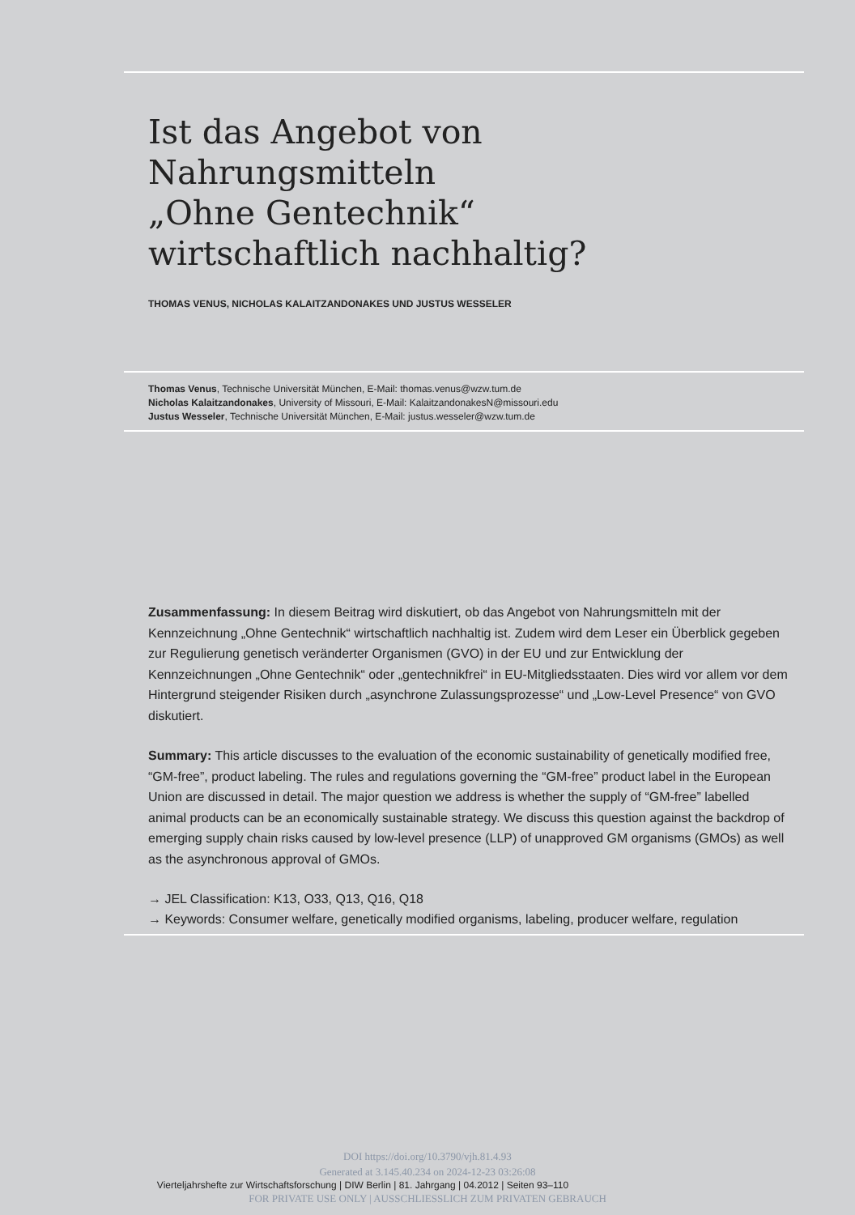Ist das Angebot von
Nahrungsmitteln
„Ohne Gentechnik“
wirtschaftlich nachhaltig?
THOMAS VENUS, NICHOLAS KALAITZANDONAKES UND JUSTUS WESSELER
Thomas Venus, Technische Universität München, E-Mail: thomas.venus@wzw.tum.de
Nicholas Kalaitzandonakes, University of Missouri, E-Mail: KalaitzandonakesN@missouri.edu
Justus Wesseler, Technische Universität München, E-Mail: justus.wesseler@wzw.tum.de
Zusammenfassung: In diesem Beitrag wird diskutiert, ob das Angebot von Nahrungsmitteln mit der Kennzeichnung „Ohne Gentechnik“ wirtschaftlich nachhaltig ist. Zudem wird dem Leser ein Überblick gegeben zur Regulierung genetisch veränderter Organismen (GVO) in der EU und zur Entwicklung der Kennzeichnungen „Ohne Gentechnik“ oder „gentechnikfrei“ in EU-Mitgliedsstaaten. Dies wird vor allem vor dem Hintergrund steigender Risiken durch „asynchrone Zulassungsprozesse“ und „Low-Level Presence“ von GVO diskutiert.
Summary: This article discusses to the evaluation of the economic sustainability of genetically modified free, “GM-free”, product labeling. The rules and regulations governing the “GM-free” product label in the European Union are discussed in detail. The major question we address is whether the supply of “GM-free” labelled animal products can be an economically sustainable strategy. We discuss this question against the backdrop of emerging supply chain risks caused by low-level presence (LLP) of unapproved GM organisms (GMOs) as well as the asynchronous approval of GMOs.
→ JEL Classification: K13, O33, Q13, Q16, Q18
→ Keywords: Consumer welfare, genetically modified organisms, labeling, producer welfare, regulation
DOI https://doi.org/10.3790/vjh.81.4.93
Generated at 3.145.40.234 on 2024-12-23 03:26:08
Vierteljahrshefte zur Wirtschaftsforschung | DIW Berlin | 81. Jahrgang | 04.2012 | Seiten 93–110
FOR PRIVATE USE ONLY | AUSSCHLIESSLICH ZUM PRIVATEN GEBRAUCH